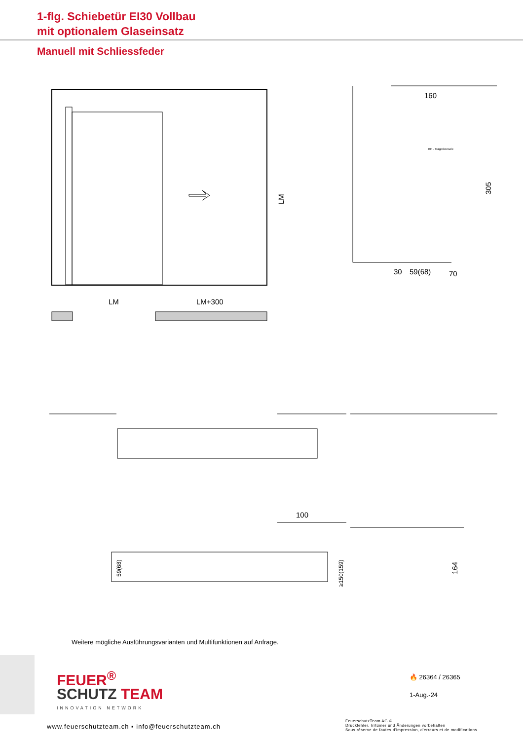1-flg. Schiebetür EI30 Vollbau
mit optionalem Glaseinsatz
Manuell mit Schliessfeder
LM
LM+300
LM
160
305
30
59(68)
70
BF - Trägerkonsole
100
59(68)
≥150(159)
164
Weitere mögliche Ausführungsvarianten und Multifunktionen auf Anfrage.
FEUER<sup>®</sup>
SCHUTZ TEAM
INNOVATION NETWORK
🔥 26364 / 26365
1-Aug.-24
www.feuerschutzteam.ch ▪ info@feuerschutzteam.ch
FeuerschutzTeam AG ©
Druckfehler, Irrtümer und Änderungen vorbehalten
Sous réserve de fautes d'impression, d'erreurs et de modifications